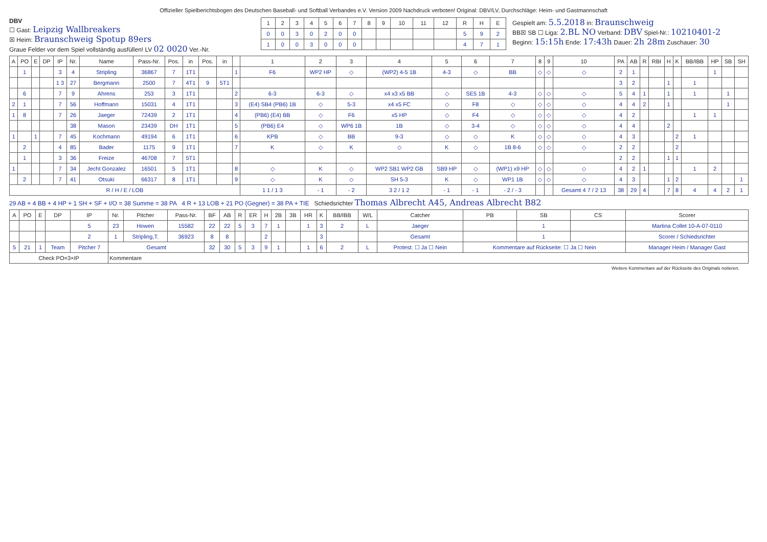Offizieller Spielberichtsbogen des Deutschen Baseball- und Softball Verbandes e.V. Version 2009 Nachdruck verboten! Original: DBV/LV, Durchschläge: Heim- und Gastmannschaft
DBV
☐ Gast: Leipzig Wallbreakers
☒ Heim: Braunschweig Spotup 89ers
Graue Felder vor dem Spiel vollständig ausfüllen! LV 02 0020 Ver.-Nr.
| 1 | 2 | 3 | 4 | 5 | 6 | 7 | 8 | 9 | 10 | 11 | 12 | R | H | E |
| --- | --- | --- | --- | --- | --- | --- | --- | --- | --- | --- | --- | --- | --- | --- |
| 0 | 0 | 3 | 0 | 2 | 0 | 0 | | | | | | 5 | 9 | 2 |
| 1 | 0 | 0 | 3 | 0 | 0 | 0 | | | | | | 4 | 7 | 1 |
Gespielt am: 5.5.2018 in: Braunschweig
BB☒ SB ☐ Liga: 2.BL NO Verband: DBV Spiel-Nr.: 10210401-2
Beginn: 15:15h Ende: 17:43h Dauer: 2h 28m Zuschauer: 30
| A | PO | E | DP | IP | Nr. | Name | Pass-Nr. | Pos. | in | Pos. | in | | 1 | 2 | 3 | 4 | 5 | 6 | 7 | 8 | 9 | 10 | PA | AB | R | RBI | H | K | BB/IBB | HP | SB | SH |
| --- | --- | --- | --- | --- | --- | --- | --- | --- | --- | --- | --- | --- | --- | --- | --- | --- | --- | --- | --- | --- | --- | --- | --- | --- | --- | --- | --- | --- | --- | --- | --- | --- |
| | 1 | | | 3 | 4 | Stripling | 36867 | 7 | 1T1 | | | 1 | F6 | WP2 HP | ◇ | (WP2) 4-5 1B | 4-3 | ◇ | BB | ◇ | ◇ | ◇ | 2 | 1 | | | | | | 1 | | |
| | | | | 1 3 | 27 | Bergmann | 2500 | 7 | 4T1 | 9 | 5T1 | | | | | | | | | | | | 3 | 2 | | | 1 | | 1 | | | |
| | 6 | | | 7 | 9 | Ahrens | 253 | 3 | 1T1 | | | 2 | 6-3 | 6-3 | ◇ | x4 x3 x5 BB | ◇ | SE5 1B | 4-3 | ◇ | ◇ | ◇ | 5 | 4 | 1 | | 1 | | 1 | | 1 | |
| 2 | 1 | | | 7 | 56 | Hoffmann | 15031 | 4 | 1T1 | | | 3 | (E4) SB4 (PB6) 1B | ◇ | 5-3 | x4 x5 FC | ◇ | F8 | ◇ | ◇ | ◇ | ◇ | 4 | 4 | 2 | | 1 | | | | 1 | |
| 1 | 8 | | | 7 | 26 | Jaeger | 72439 | 2 | 1T1 | | | 4 | (PB6) (E4) BB | ◇ | F6 | x5 HP | ◇ | F4 | ◇ | ◇ | ◇ | ◇ | 4 | 2 | | | | | 1 | 1 | | |
| | | | | | 38 | Mason | 23439 | DH | 1T1 | | | 5 | (PB6) E4 | ◇ | WP6 1B | 1B | ◇ | 3-4 | ◇ | ◇ | ◇ | ◇ | 4 | 4 | | | 2 | | | | | |
| 1 | | 1 | | 7 | 45 | Kochmann | 49194 | 6 | 1T1 | | | 6 | KPB | ◇ | BB | 9-3 | ◇ | ◇ | K | ◇ | ◇ | ◇ | 4 | 3 | | | | 2 | 1 | | | |
| | 2 | | | 4 | 85 | Bader | 1175 | 9 | 1T1 | | | 7 | K | ◇ | K | ◇ | K | ◇ | 1B 8-6 | ◇ | ◇ | ◇ | 2 | 2 | | | | 2 | | | | |
| | 1 | | | 3 | 36 | Freize | 46708 | 7 | 5T1 | | | | | | | | | | | | | | 2 | 2 | | | 1 | 1 | | | | |
| 1 | | | | 7 | 34 | Jecht Gonzalez | 16501 | 5 | 1T1 | | | 8 | ◇ | K | ◇ | WP2 SB1 WP2 GB | SB9 HP | ◇ | (WP1) x9 HP | ◇ | ◇ | ◇ | 4 | 2 | 1 | | | | 1 | 2 | | |
| | 2 | | | 7 | 41 | Otsuki | 66317 | 8 | 1T1 | | | 9 | ◇ | K | ◇ | SH 5-3 | K | ◇ | WP1 1B | ◇ | ◇ | ◇ | 4 | 3 | | | 1 | 2 | | | | 1 |
| R / H / E / LOB | | | | | | | | | | | | | 1 1 / 1 3 | - 1 | - 2 | 3 2 / 1 2 | - 1 | - 1 | - 2 / - 3 | | | Gesamt 4 7 / 2 13 | 38 | 29 | 4 | | 7 | 8 | 4 | 4 | 2 | 1 |
29 AB + 4 BB + 4 HP + 1 SH + SF + I/O = 38 Summe = 38 PA 4 R + 13 LOB + 21 PO (Gegner) = 38 PA + TIE Schiedsrichter Thomas Albrecht A45, Andreas Albrecht B82
| A | PO | E | DP | IP | Nr. | Pitcher | Pass-Nr. | BF | AB | R | ER | H | 2B | 3B | HR | K | BB/IBB | W/L | Catcher | PB | SB | CS | Scorer |
| --- | --- | --- | --- | --- | --- | --- | --- | --- | --- | --- | --- | --- | --- | --- | --- | --- | --- | --- | --- | --- | --- | --- | --- |
| | | | | 5 | 23 | Howen | 15582 | 22 | 22 | 5 | 3 | 7 | 1 | | 1 | 3 | 2 | L | Jaeger | | 1 | | Martina Collet 10-A-07-0110 |
| | | | | 2 | 1 | Stripling,T. | 36923 | 8 | 8 | | | 2 | | | | 3 | | | Gesamt | | 1 | | Scorer / Schiedsrichter |
| 5 | 21 | 1 | Team | Pitcher 7 | Gesamt | | | 32 | 30 | 5 | 3 | 9 | 1 | | 1 | 6 | 2 | L | Protest: ☐ Ja ☐ Nein | Kommentare auf Rückseite: ☐ Ja ☐ Nein | | | Manager Heim / Manager Gast |
| Check PO=3×IP | | | | | Kommentare | | | | | | | | | | | | | | | | | | |
Weitere Kommentare auf der Rückseite des Originals notieren.